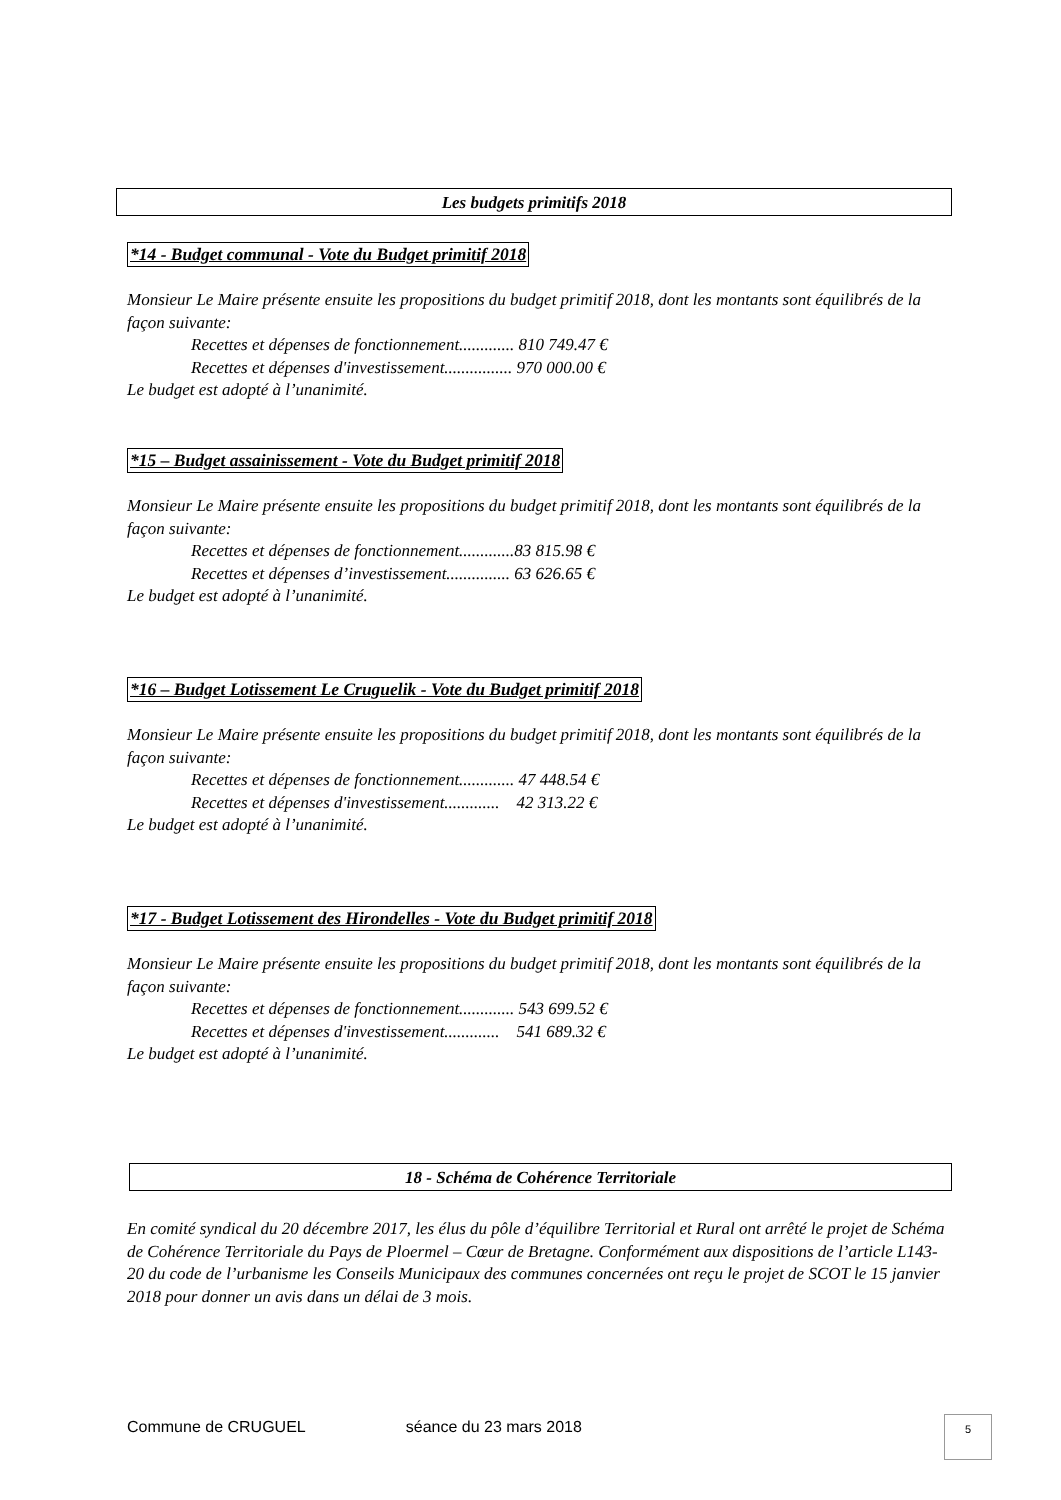Les budgets primitifs 2018
*14 - Budget communal - Vote du Budget primitif 2018
Monsieur Le Maire présente ensuite les propositions du budget primitif 2018, dont les montants sont équilibrés de la façon suivante:
Recettes et dépenses de fonctionnement............. 810 749.47 €
Recettes et dépenses d'investissement................ 970 000.00 €
Le budget est adopté à l’unanimité.
*15 – Budget assainissement - Vote du Budget primitif 2018
Monsieur Le Maire présente ensuite les propositions du budget primitif 2018, dont les montants sont équilibrés de la façon suivante:
Recettes et dépenses de fonctionnement.............83 815.98 €
Recettes et dépenses d’investissement............... 63 626.65 €
Le budget est adopté à l’unanimité.
*16 – Budget Lotissement Le Cruguelik - Vote du Budget primitif 2018
Monsieur Le Maire présente ensuite les propositions du budget primitif 2018, dont les montants sont équilibrés de la façon suivante:
Recettes et dépenses de fonctionnement............. 47 448.54 €
Recettes et dépenses d'investissement............. 42 313.22 €
Le budget est adopté à l’unanimité.
*17 - Budget Lotissement des Hirondelles - Vote du Budget primitif 2018
Monsieur Le Maire présente ensuite les propositions du budget primitif 2018, dont les montants sont équilibrés de la façon suivante:
Recettes et dépenses de fonctionnement............. 543 699.52 €
Recettes et dépenses d'investissement............. 541 689.32 €
Le budget est adopté à l’unanimité.
18 - Schéma de Cohérence Territoriale
En comité syndical du 20 décembre 2017, les élus du pôle d’équilibre Territorial et Rural ont arrêté le projet de Schéma de Cohérence Territoriale du Pays de Ploermel – Cœur de Bretagne. Conformément aux dispositions de l’article L143-20 du code de l’urbanisme les Conseils Municipaux des communes concernées ont reçu le projet de SCOT le 15 janvier 2018 pour donner un avis dans un délai de 3 mois.
Commune de CRUGUEL séance du 23 mars 2018
5